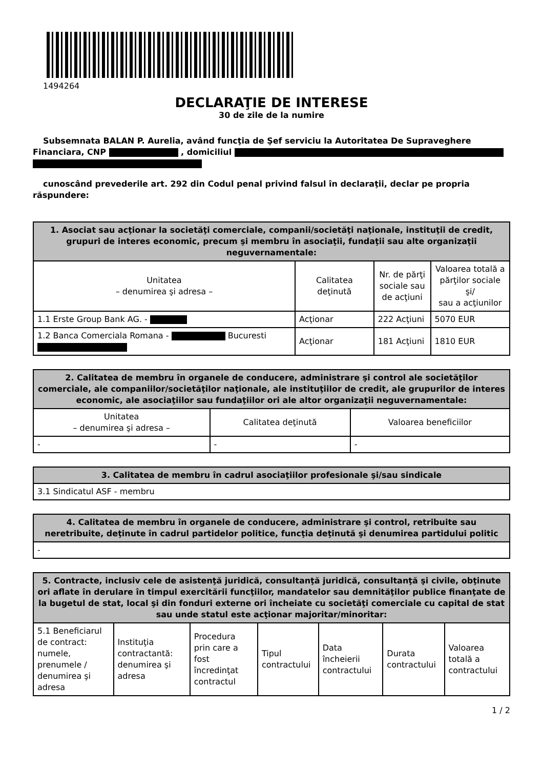1494264
DECLARAŢIE DE INTERESE
30 de zile de la numire
Subsemnata BALAN P. Aurelia, având funcţia de Şef serviciu la Autoritatea De Supraveghere Financiara, CNP , domiciliul
cunoscând prevederile art. 292 din Codul penal privind falsul în declaraţii, declar pe propria răspundere:
| 1. Asociat sau acţionar la societăţi comerciale, companii/societăţi naţionale, instituţii de credit, grupuri de interes economic, precum şi membru în asociaţii, fundaţii sau alte organizaţii neguvernamentale: | | | |
| --- | --- | --- | --- |
| Unitatea – denumirea şi adresa – | Calitatea deţinută | Nr. de părţi sociale sau de acţiuni | Valoarea totală a părţilor sociale şi/ sau a acţiunilor |
| 1.1 Erste Group Bank AG. - | Acţionar | 222 Acţiuni | 5070 EUR |
| 1.2 Banca Comerciala Romana - Bucuresti | Acţionar | 181 Acţiuni | 1810 EUR |
| 2. Calitatea de membru în organele de conducere, administrare şi control ale societăţilor comerciale, ale companiilor/societăţilor naţionale, ale instituţiilor de credit, ale grupurilor de interes economic, ale asociaţiilor sau fundaţiilor ori ale altor organizaţii neguvernamentale: | | |
| --- | --- | --- |
| Unitatea – denumirea şi adresa – | Calitatea deţinută | Valoarea beneficiilor |
| - | - | - |
| 3. Calitatea de membru în cadrul asociaţiilor profesionale şi/sau sindicale |
| --- |
| 3.1 Sindicatul ASF - membru |
| 4. Calitatea de membru în organele de conducere, administrare şi control, retribuite sau neretribuite, deţinute în cadrul partidelor politice, funcţia deţinută şi denumirea partidului politic |
| --- |
| - |
| 5. Contracte, inclusiv cele de asistenţă juridică, consultanţă juridică, consultanţă şi civile, obţinute ori aflate în derulare în timpul exercitării funcţiilor, mandatelor sau demnităţilor publice finanţate de la bugetul de stat, local şi din fonduri externe ori încheiate cu societăţi comerciale cu capital de stat sau unde statul este acţionar majoritar/minoritar: | | | | | | |
| --- | --- | --- | --- | --- | --- | --- |
| 5.1 Beneficiarul de contract: numele, prenumele / denumirea şi adresa | Instituţia contractantă: denumirea şi adresa | Procedura prin care a fost încredinţat contractul | Tipul contractului | Data încheierii contractului | Durata contractului | Valoarea totală a contractului |
1 / 2